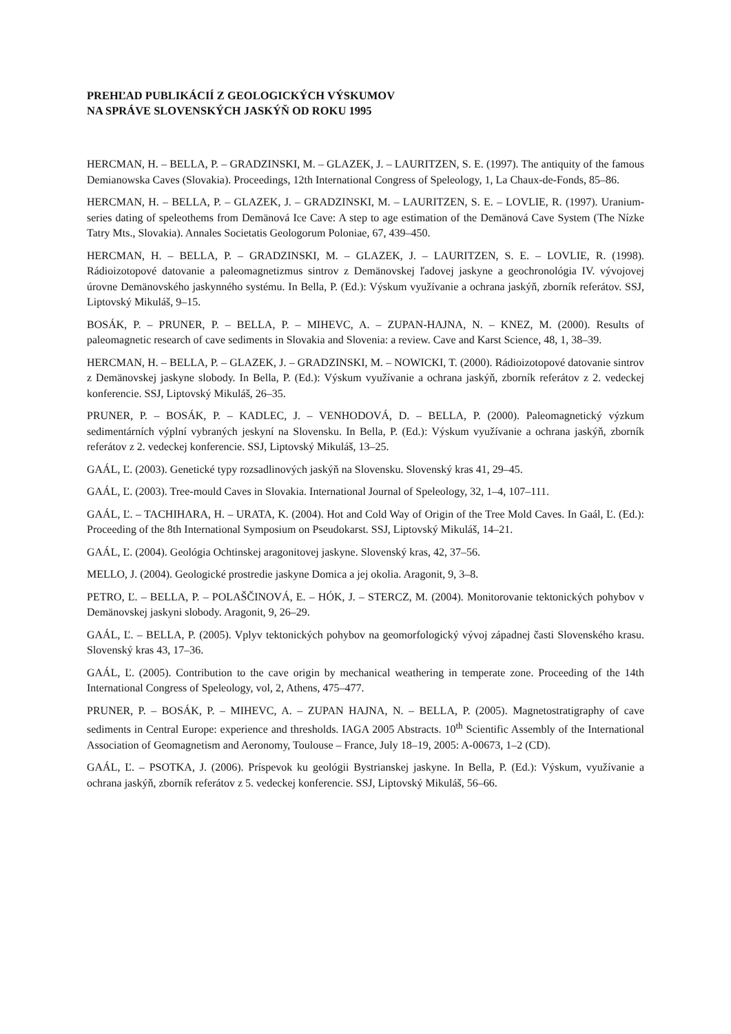PREHĽAD PUBLIKÁCIÍ Z GEOLOGICKÝCH VÝSKUMOV
NA SPRÁVE SLOVENSKÝCH JASKÝŇ OD ROKU 1995
HERCMAN, H. – BELLA, P. – GRADZINSKI, M. – GLAZEK, J. – LAURITZEN, S. E. (1997). The antiquity of the famous Demianowska Caves (Slovakia). Proceedings, 12th International Congress of Speleology, 1, La Chaux-de-Fonds, 85–86.
HERCMAN, H. – BELLA, P. – GLAZEK, J. – GRADZINSKI, M. – LAURITZEN, S. E. – LOVLIE, R. (1997). Uranium-series dating of speleothems from Demänová Ice Cave: A step to age estimation of the Demänová Cave System (The Nízke Tatry Mts., Slovakia). Annales Societatis Geologorum Poloniae, 67, 439–450.
HERCMAN, H. – BELLA, P. – GRADZINSKI, M. – GLAZEK, J. – LAURITZEN, S. E. – LOVLIE, R. (1998). Rádioizotopové datovanie a paleomagnetizmus sintrov z Demänovskej ľadovej jaskyne a geochronológia IV. vývojovej úrovne Demänovského jaskynného systému. In Bella, P. (Ed.): Výskum využívanie a ochrana jaskýň, zborník referátov. SSJ, Liptovský Mikuláš, 9–15.
BOSÁK, P. – PRUNER, P. – BELLA, P. – MIHEVC, A. – ZUPAN-HAJNA, N. – KNEZ, M. (2000). Results of paleomagnetic research of cave sediments in Slovakia and Slovenia: a review. Cave and Karst Science, 48, 1, 38–39.
HERCMAN, H. – BELLA, P. – GLAZEK, J. – GRADZINSKI, M. – NOWICKI, T. (2000). Rádioizotopové datovanie sintrov z Demänovskej jaskyne slobody. In Bella, P. (Ed.): Výskum využívanie a ochrana jaskýň, zborník referátov z 2. vedeckej konferencie. SSJ, Liptovský Mikuláš, 26–35.
PRUNER, P. – BOSÁK, P. – KADLEC, J. – VENHODOVÁ, D. – BELLA, P. (2000). Paleomagnetický výzkum sedimentárních výplní vybraných jeskyní na Slovensku. In Bella, P. (Ed.): Výskum využívanie a ochrana jaskýň, zborník referátov z 2. vedeckej konferencie. SSJ, Liptovský Mikuláš, 13–25.
GAÁL, Ľ. (2003). Genetické typy rozsadlinových jaskýň na Slovensku. Slovenský kras 41, 29–45.
GAÁL, Ľ. (2003). Tree-mould Caves in Slovakia. International Journal of Speleology, 32, 1–4, 107–111.
GAÁL, Ľ. – TACHIHARA, H. – URATA, K. (2004). Hot and Cold Way of Origin of the Tree Mold Caves. In Gaál, Ľ. (Ed.): Proceeding of the 8th International Symposium on Pseudokarst. SSJ, Liptovský Mikuláš, 14–21.
GAÁL, Ľ. (2004). Geológia Ochtinskej aragonitovej jaskyne. Slovenský kras, 42, 37–56.
MELLO, J. (2004). Geologické prostredie jaskyne Domica a jej okolia. Aragonit, 9, 3–8.
PETRO, Ľ. – BELLA, P. – POLAŠČINOVÁ, E. – HÓK, J. – STERCZ, M. (2004). Monitorovanie tektonických pohybov v Demänovskej jaskyni slobody. Aragonit, 9, 26–29.
GAÁL, Ľ. – BELLA, P. (2005). Vplyv tektonických pohybov na geomorfologický vývoj západnej časti Slovenského krasu. Slovenský kras 43, 17–36.
GAÁL, Ľ. (2005). Contribution to the cave origin by mechanical weathering in temperate zone. Proceeding of the 14th International Congress of Speleology, vol, 2, Athens, 475–477.
PRUNER, P. – BOSÁK, P. – MIHEVC, A. – ZUPAN HAJNA, N. – BELLA, P. (2005). Magnetostratigraphy of cave sediments in Central Europe: experience and thresholds. IAGA 2005 Abstracts. 10<sup>th</sup> Scientific Assembly of the International Association of Geomagnetism and Aeronomy, Toulouse – France, July 18–19, 2005: A-00673, 1–2 (CD).
GAÁL, Ľ. – PSOTKA, J. (2006). Príspevok ku geológii Bystrianskej jaskyne. In Bella, P. (Ed.): Výskum, využívanie a ochrana jaskýň, zborník referátov z 5. vedeckej konferencie. SSJ, Liptovský Mikuláš, 56–66.